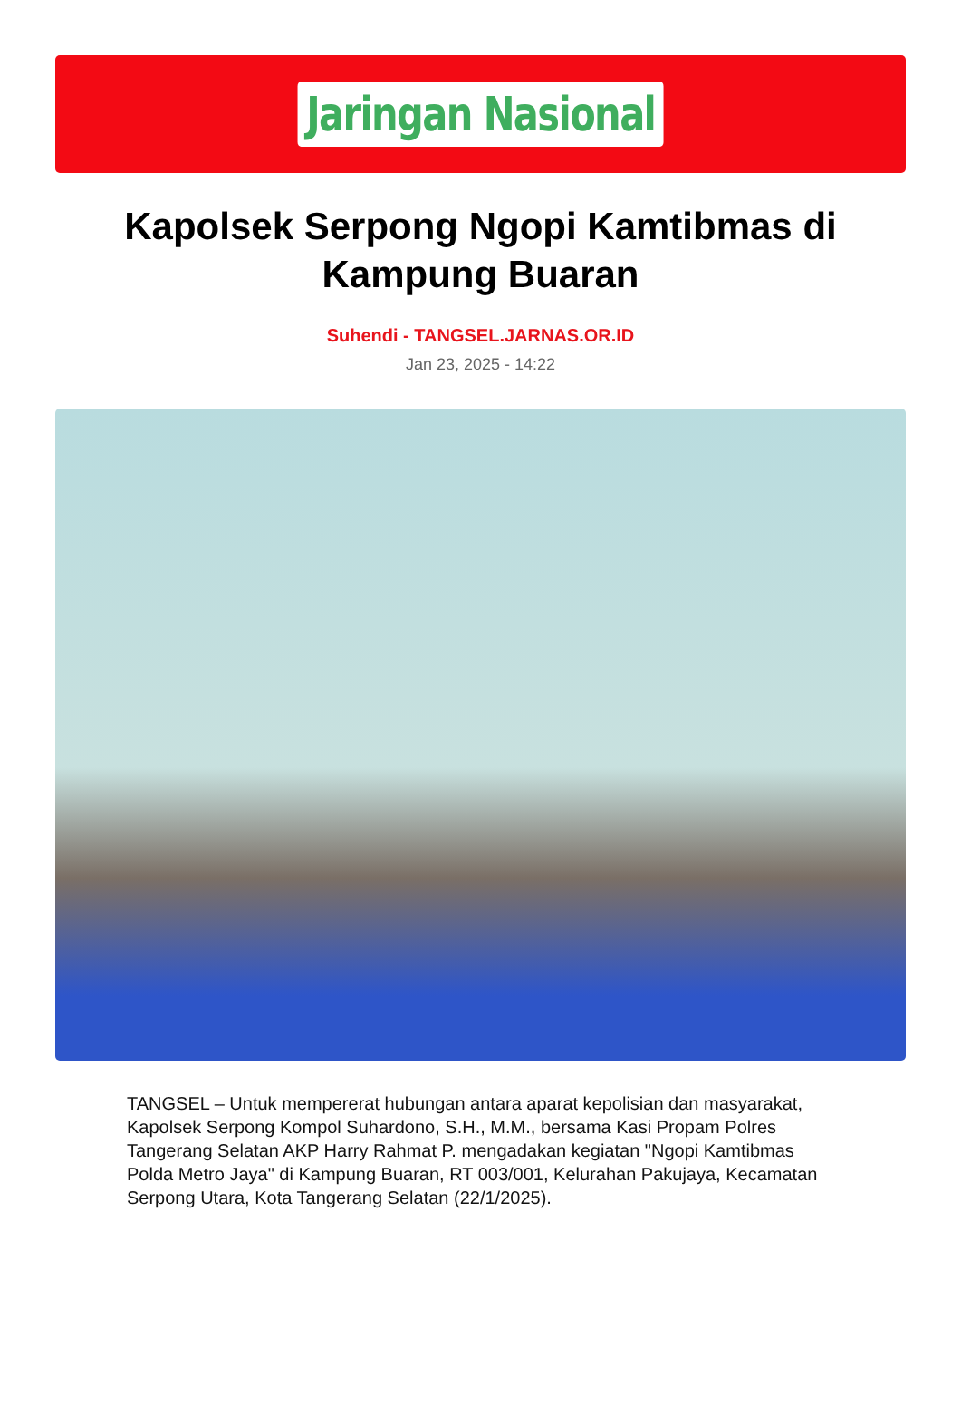Jaringan Nasional
Kapolsek Serpong Ngopi Kamtibmas di Kampung Buaran
Suhendi - TANGSEL.JARNAS.OR.ID
Jan 23, 2025 - 14:22
TANGSEL – Untuk mempererat hubungan antara aparat kepolisian dan masyarakat, Kapolsek Serpong Kompol Suhardono, S.H., M.M., bersama Kasi Propam Polres Tangerang Selatan AKP Harry Rahmat P. mengadakan kegiatan "Ngopi Kamtibmas Polda Metro Jaya" di Kampung Buaran, RT 003/001, Kelurahan Pakujaya, Kecamatan Serpong Utara, Kota Tangerang Selatan (22/1/2025).